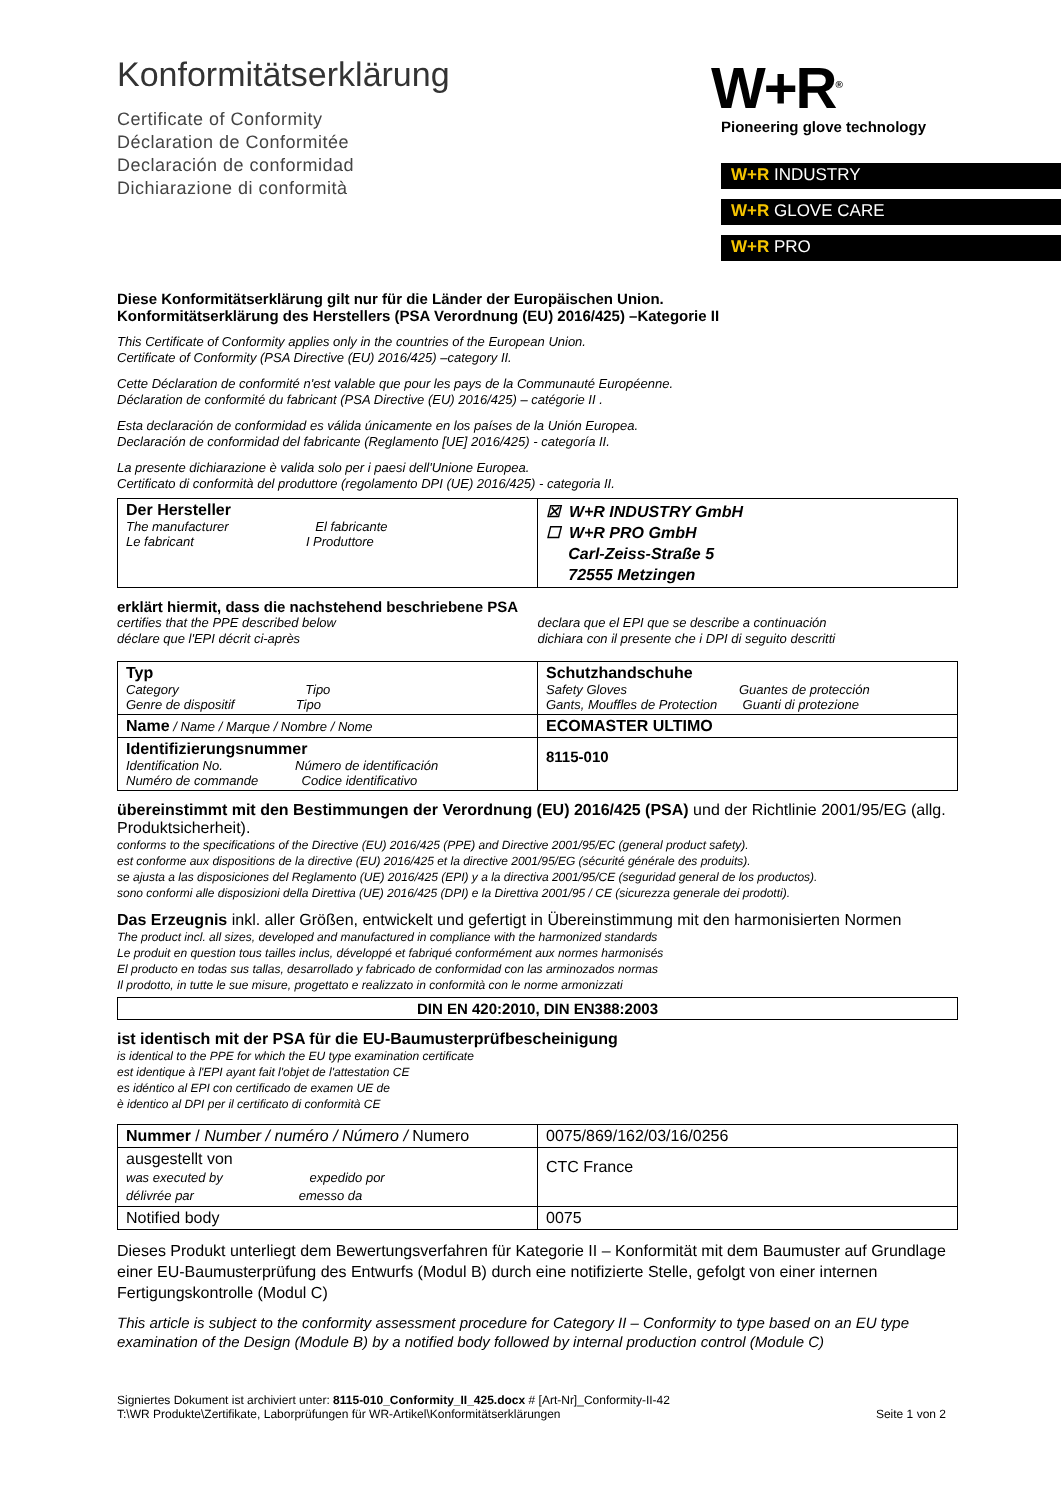Konformitätserklärung
Certificate of Conformity
Déclaration de Conformitée
Declaración de conformidad
Dichiarazione di conformità
W+R<sup>®</sup>
Pioneering glove technology
W+R INDUSTRY
W+R GLOVE CARE
W+R PRO
Diese Konformitätserklärung gilt nur für die Länder der Europäischen Union.
Konformitätserklärung des Herstellers (PSA Verordnung (EU) 2016/425) –Kategorie II
This Certificate of Conformity applies only in the countries of the European Union.
Certificate of Conformity (PSA Directive (EU) 2016/425) –category II.
Cette Déclaration de conformité n'est valable que pour les pays de la Communauté Européenne.
Déclaration de conformité du fabricant (PSA Directive (EU) 2016/425) – catégorie II .
Esta declaración de conformidad es válida únicamente en los países de la Unión Europea.
Declaración de conformidad del fabricante (Reglamento [UE] 2016/425) - categoría II.
La presente dichiarazione è valida solo per i paesi dell'Unione Europea.
Certificato di conformità del produttore (regolamento DPI (UE) 2016/425) - categoria II.
| Der Hersteller The manufacturer El fabricante Le fabricant I Produttore | ☒ W+R INDUSTRY GmbH ☐ W+R PRO GmbH Carl-Zeiss-Straße 5 72555 Metzingen |
erklärt hiermit, dass die nachstehend beschriebene PSA
certifies that the PPE described below
déclare que l'EPI décrit ci-après
declara que el EPI que se describe a continuación
dichiara con il presente che i DPI di seguito descritti
| Typ Category Tipo Genre de dispositif Tipo | Schutzhandschuhe Safety Gloves Guantes de protección Gants, Mouffles de Protection Guanti di protezione |
| Name / Name / Marque / Nombre / Nome | ECOMASTER ULTIMO |
| Identifizierungsnummer Identification No. Número de identificación Numéro de commande Codice identificativo | 8115-010 |
übereinstimmt mit den Bestimmungen der Verordnung (EU) 2016/425 (PSA) und der Richtlinie 2001/95/EG (allg. Produktsicherheit).
conforms to the specifications of the Directive (EU) 2016/425 (PPE) and Directive 2001/95/EC (general product safety).
est conforme aux dispositions de la directive (EU) 2016/425 et la directive 2001/95/EG (sécurité générale des produits).
se ajusta a las disposiciones del Reglamento (UE) 2016/425 (EPI) y a la directiva 2001/95/CE (seguridad general de los productos).
sono conformi alle disposizioni della Direttiva (UE) 2016/425 (DPI) e la Direttiva 2001/95 / CE (sicurezza generale dei prodotti).
Das Erzeugnis inkl. aller Größen, entwickelt und gefertigt in Übereinstimmung mit den harmonisierten Normen
The product incl. all sizes, developed and manufactured in compliance with the harmonized standards
Le produit en question tous tailles inclus, développé et fabriqué conformément aux normes harmonisés
El producto en todas sus tallas, desarrollado y fabricado de conformidad con las arminozados normas
Il prodotto, in tutte le sue misure, progettato e realizzato in conformità con le norme armonizzati
| DIN EN 420:2010, DIN EN388:2003 |
ist identisch mit der PSA für die EU-Baumusterprüfbescheinigung
is identical to the PPE for which the EU type examination certificate
est identique à l'EPI ayant fait l'objet de l'attestation CE
es idéntico al EPI con certificado de examen UE de
è identico al DPI per il certificato di conformità CE
| Nummer / Number / numéro / Número / Numero | 0075/869/162/03/16/0256 |
| ausgestellt von was executed by expedido por délivrée par emesso da | CTC France |
| Notified body | 0075 |
Dieses Produkt unterliegt dem Bewertungsverfahren für Kategorie II – Konformität mit dem Baumuster auf Grundlage einer EU-Baumusterprüfung des Entwurfs (Modul B) durch eine notifizierte Stelle, gefolgt von einer internen Fertigungskontrolle (Modul C)
This article is subject to the conformity assessment procedure for Category II – Conformity to type based on an EU type examination of the Design (Module B) by a notified body followed by internal production control (Module C)
Signiertes Dokument ist archiviert unter: 8115-010_Conformity_II_425.docx # [Art-Nr]_Conformity-II-42
T:\WR Produkte\Zertifikate, Laborprüfungen für WR-Artikel\Konformitätserklärungen
Seite 1 von 2